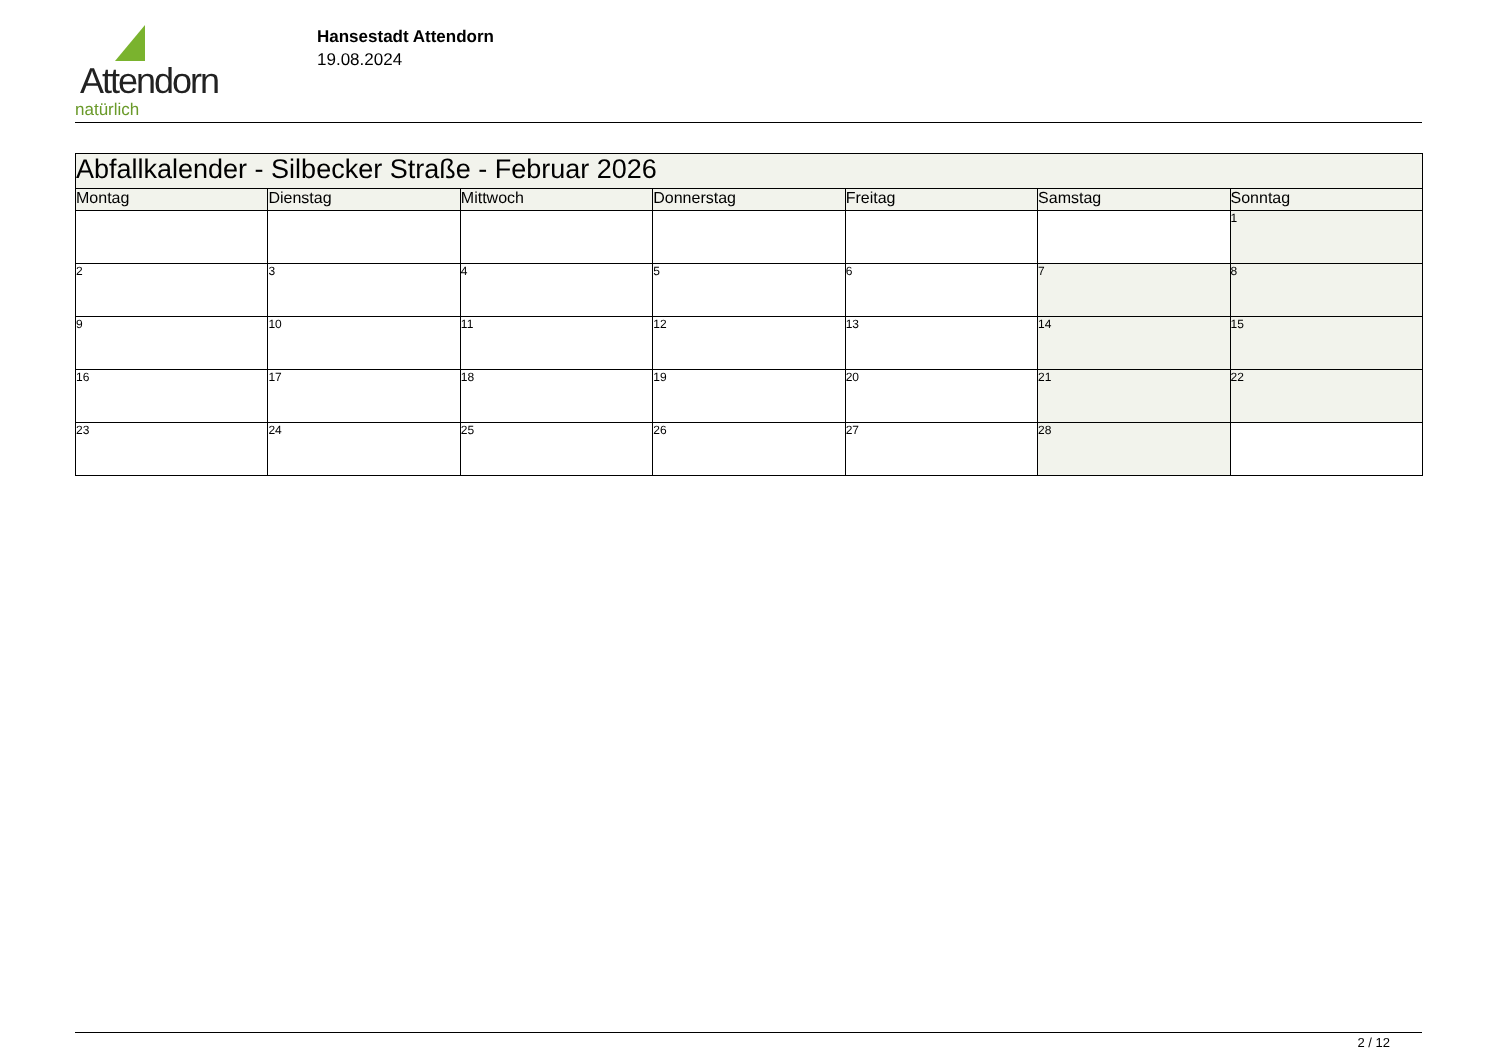Attendorn
natürlich
Hansestadt Attendorn
19.08.2024
| Abfallkalender - Silbecker Straße - Februar 2026 | | | | | | |
| Montag | Dienstag | Mittwoch | Donnerstag | Freitag | Samstag | Sonntag |
| | | | | | | 1 |
| 2 | 3 | 4 | 5 | 6 | 7 | 8 |
| 9 | 10 | 11 | 12 | 13 | 14 | 15 |
| 16 | 17 | 18 | 19 | 20 | 21 | 22 |
| 23 | 24 | 25 | 26 | 27 | 28 | |
2 / 12